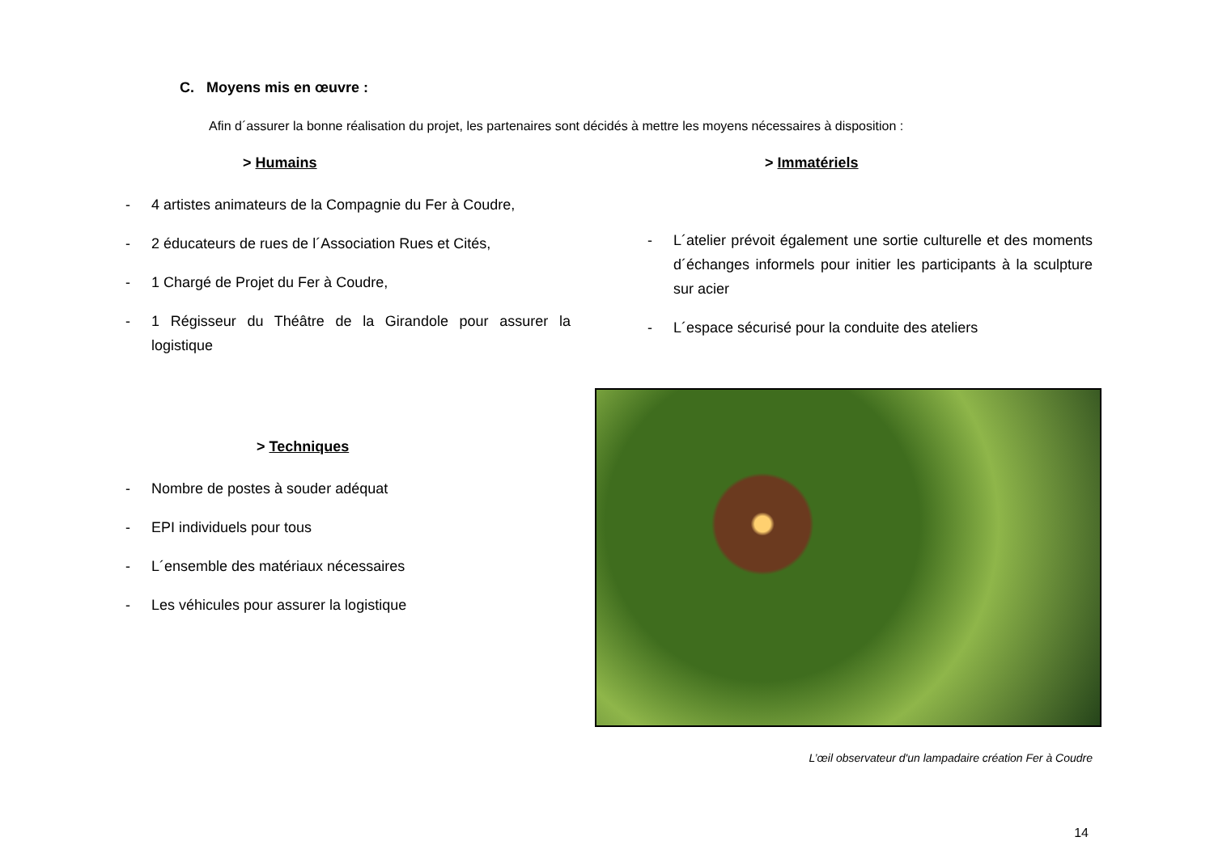C. Moyens mis en œuvre :
Afin d´assurer la bonne réalisation du projet, les partenaires sont décidés à mettre les moyens nécessaires à disposition :
> Humains
- 4 artistes animateurs de la Compagnie du Fer à Coudre,
- 2 éducateurs de rues de l´Association Rues et Cités,
- 1 Chargé de Projet du Fer à Coudre,
- 1 Régisseur du Théâtre de la Girandole pour assurer la logistique
> Techniques
- Nombre de postes à souder adéquat
- EPI individuels pour tous
- L´ensemble des matériaux nécessaires
- Les véhicules pour assurer la logistique
> Immatériels
- L´atelier prévoit également une sortie culturelle et des moments d´échanges informels pour initier les participants à la sculpture sur acier
- L´espace sécurisé pour la conduite des ateliers
L’œil observateur d'un lampadaire création Fer à Coudre
14